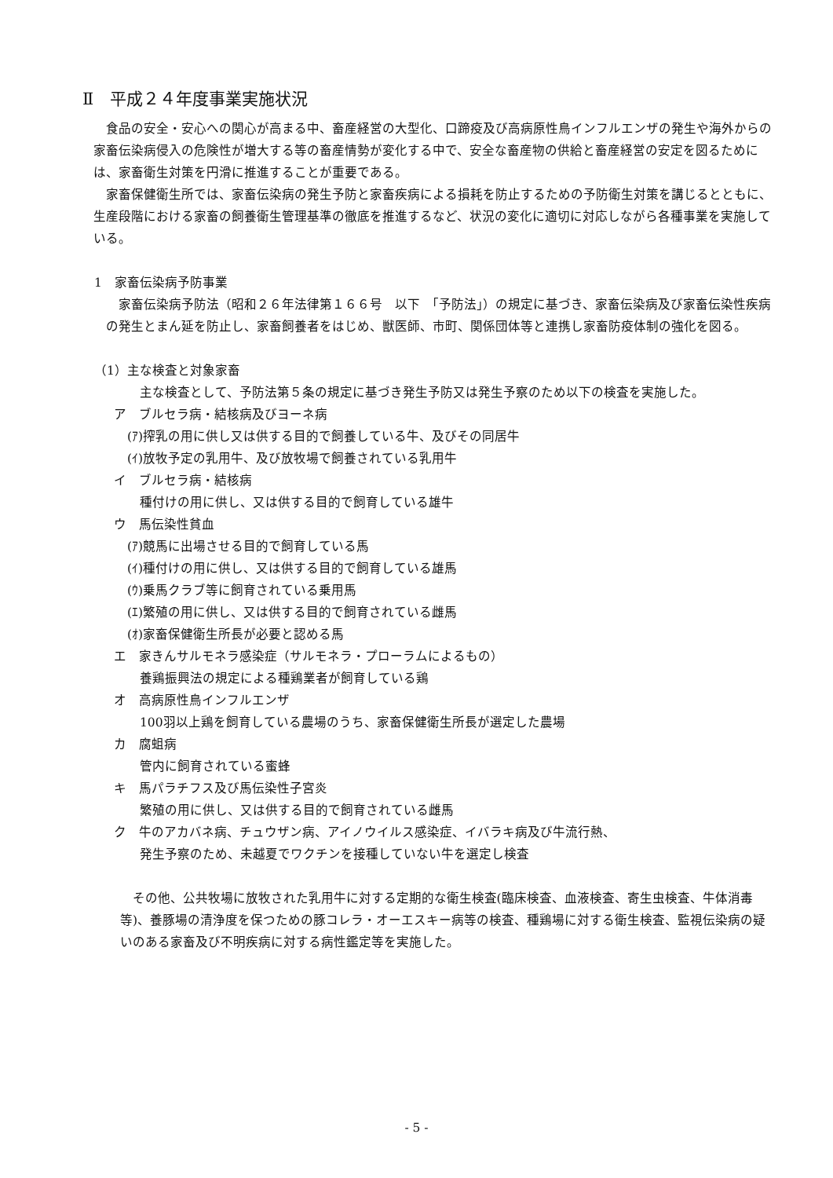Ⅱ　平成２４年度事業実施状況
食品の安全・安心への関心が高まる中、畜産経営の大型化、口蹄疫及び高病原性鳥インフルエンザの発生や海外からの家畜伝染病侵入の危険性が増大する等の畜産情勢が変化する中で、安全な畜産物の供給と畜産経営の安定を図るためには、家畜衛生対策を円滑に推進することが重要である。
家畜保健衛生所では、家畜伝染病の発生予防と家畜疾病による損耗を防止するための予防衛生対策を講じるとともに、生産段階における家畜の飼養衛生管理基準の徹底を推進するなど、状況の変化に適切に対応しながら各種事業を実施している。
1　家畜伝染病予防事業
家畜伝染病予防法（昭和２６年法律第１６６号　以下　「予防法」）の規定に基づき、家畜伝染病及び家畜伝染性疾病の発生とまん延を防止し、家畜飼養者をはじめ、獣医師、市町、関係団体等と連携し家畜防疫体制の強化を図る。
（1）主な検査と対象家畜
主な検査として、予防法第５条の規定に基づき発生予防又は発生予察のため以下の検査を実施した。
ア　ブルセラ病・結核病及びヨーネ病
(ｱ)搾乳の用に供し又は供する目的で飼養している牛、及びその同居牛
(ｲ)放牧予定の乳用牛、及び放牧場で飼養されている乳用牛
イ　ブルセラ病・結核病
種付けの用に供し、又は供する目的で飼育している雄牛
ウ　馬伝染性貧血
(ｱ)競馬に出場させる目的で飼育している馬
(ｲ)種付けの用に供し、又は供する目的で飼育している雄馬
(ｳ)乗馬クラブ等に飼育されている乗用馬
(ｴ)繁殖の用に供し、又は供する目的で飼育されている雌馬
(ｵ)家畜保健衛生所長が必要と認める馬
エ　家きんサルモネラ感染症（サルモネラ・プローラムによるもの）
養鶏振興法の規定による種鶏業者が飼育している鶏
オ　高病原性鳥インフルエンザ
100羽以上鶏を飼育している農場のうち、家畜保健衛生所長が選定した農場
カ　腐蛆病
管内に飼育されている蜜蜂
キ　馬パラチフス及び馬伝染性子宮炎
繁殖の用に供し、又は供する目的で飼育されている雌馬
ク　牛のアカバネ病、チュウザン病、アイノウイルス感染症、イバラキ病及び牛流行熱、
発生予察のため、未越夏でワクチンを接種していない牛を選定し検査
その他、公共牧場に放牧された乳用牛に対する定期的な衛生検査(臨床検査、血液検査、寄生虫検査、牛体消毒等)、養豚場の清浄度を保つための豚コレラ・オーエスキー病等の検査、種鶏場に対する衛生検査、監視伝染病の疑いのある家畜及び不明疾病に対する病性鑑定等を実施した。
- 5 -